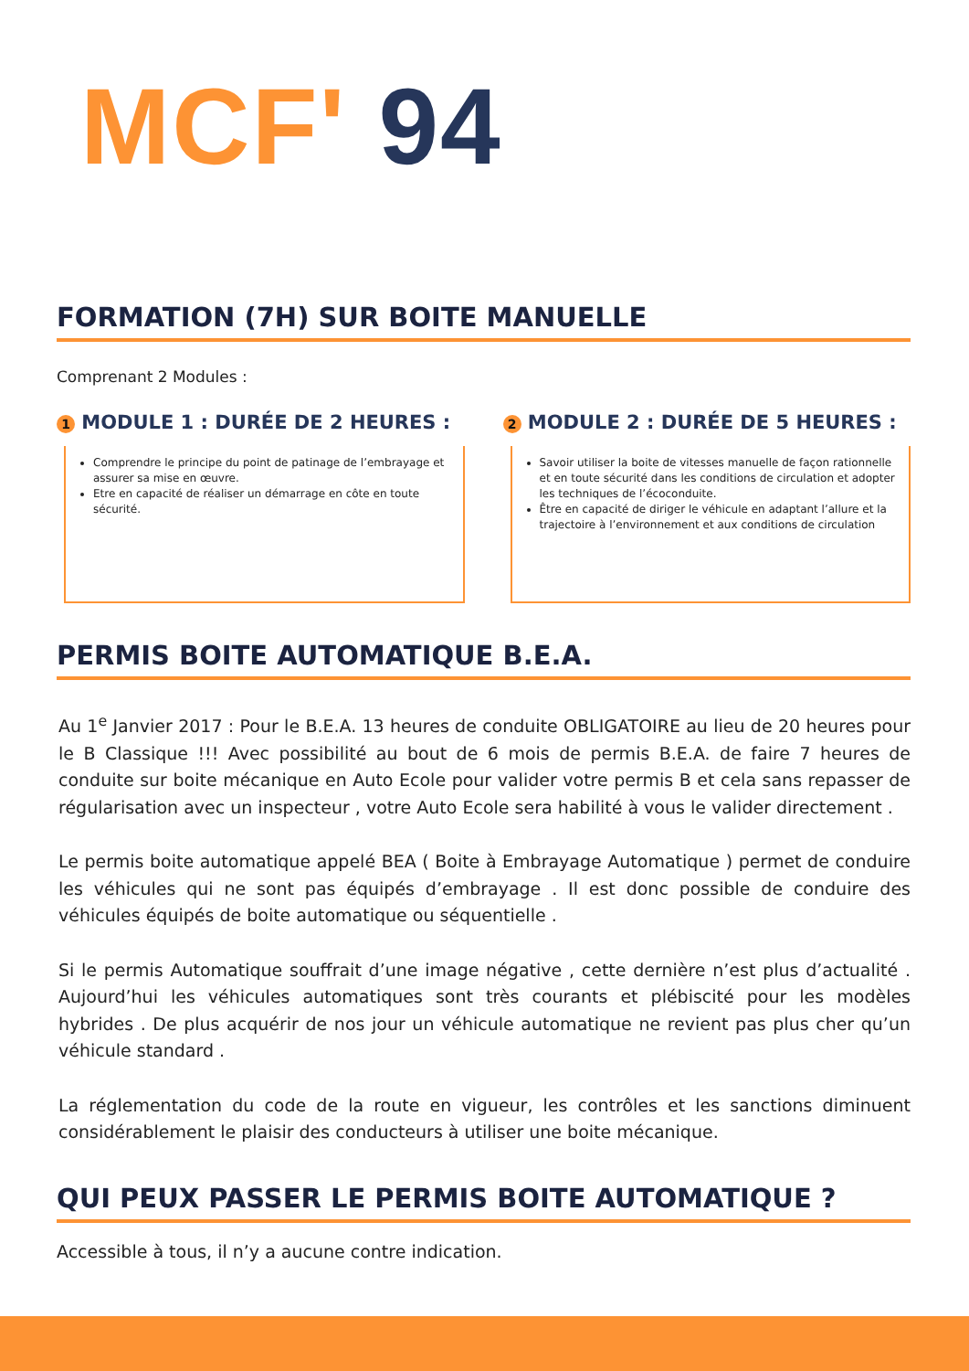MCF' 94
FORMATION (7H) SUR BOITE MANUELLE
Comprenant 2 Modules :
1 MODULE 1 : DURÉE DE 2 HEURES :
Comprendre le principe du point de patinage de l’embrayage et assurer sa mise en œuvre.
Etre en capacité de réaliser un démarrage en côte en toute sécurité.
2 MODULE 2 : DURÉE DE 5 HEURES :
Savoir utiliser la boite de vitesses manuelle de façon rationnelle et en toute sécurité dans les conditions de circulation et adopter les techniques de l’écoconduite.
Être en capacité de diriger le véhicule en adaptant l’allure et la trajectoire à l’environnement et aux conditions de circulation
PERMIS BOITE AUTOMATIQUE B.E.A.
Au 1<sup>e</sup> Janvier 2017 : Pour le B.E.A. 13 heures de conduite OBLIGATOIRE au lieu de 20 heures pour le B Classique !!! Avec possibilité au bout de 6 mois de permis B.E.A. de faire 7 heures de conduite sur boite mécanique en Auto Ecole pour valider votre permis B et cela sans repasser de régularisation avec un inspecteur , votre Auto Ecole sera habilité à vous le valider directement .
Le permis boite automatique appelé BEA ( Boite à Embrayage Automatique ) permet de conduire les véhicules qui ne sont pas équipés d’embrayage . Il est donc possible de conduire des véhicules équipés de boite automatique ou séquentielle .
Si le permis Automatique souffrait d’une image négative , cette dernière n’est plus d’actualité . Aujourd’hui les véhicules automatiques sont très courants et plébiscité pour les modèles hybrides . De plus acquérir de nos jour un véhicule automatique ne revient pas plus cher qu’un véhicule standard .
La réglementation du code de la route en vigueur, les contrôles et les sanctions diminuent considérablement le plaisir des conducteurs à utiliser une boite mécanique.
QUI PEUX PASSER LE PERMIS BOITE AUTOMATIQUE ?
Accessible à tous, il n’y a aucune contre indication.